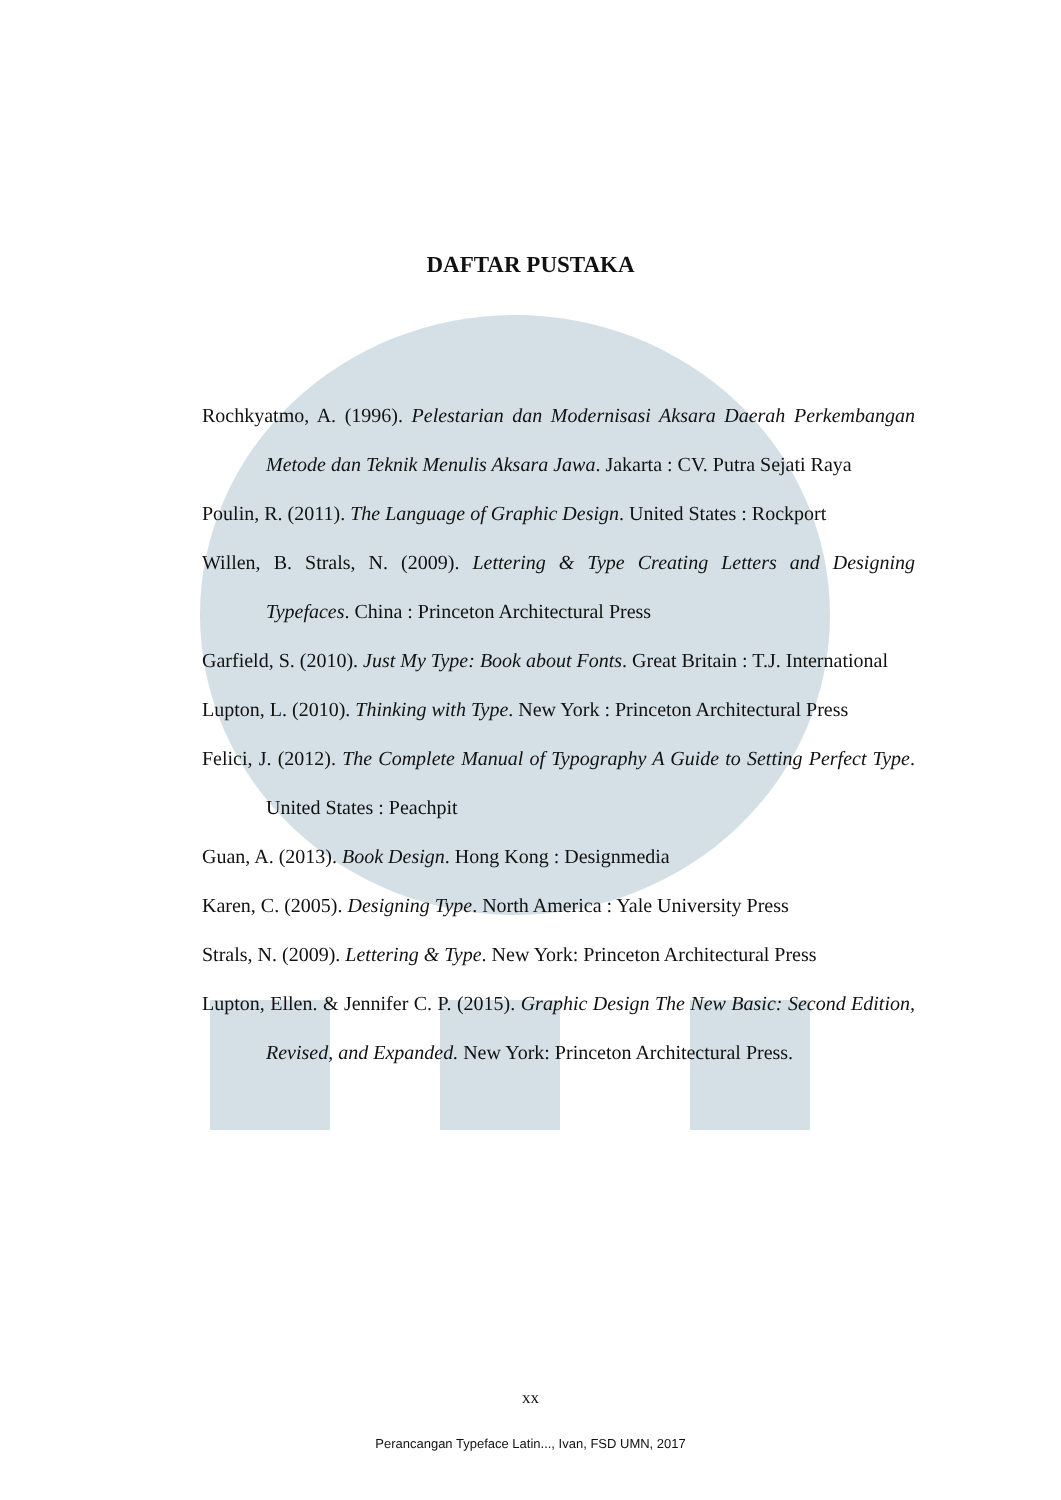DAFTAR PUSTAKA
Rochkyatmo, A. (1996). Pelestarian dan Modernisasi Aksara Daerah Perkembangan Metode dan Teknik Menulis Aksara Jawa. Jakarta : CV. Putra Sejati Raya
Poulin, R. (2011). The Language of Graphic Design. United States : Rockport
Willen, B. Strals, N. (2009). Lettering & Type Creating Letters and Designing Typefaces. China : Princeton Architectural Press
Garfield, S. (2010). Just My Type: Book about Fonts. Great Britain : T.J. International
Lupton, L. (2010). Thinking with Type. New York : Princeton Architectural Press
Felici, J. (2012). The Complete Manual of Typography A Guide to Setting Perfect Type. United States : Peachpit
Guan, A. (2013). Book Design. Hong Kong : Designmedia
Karen, C. (2005). Designing Type. North America : Yale University Press
Strals, N. (2009). Lettering & Type. New York: Princeton Architectural Press
Lupton, Ellen. & Jennifer C. P. (2015). Graphic Design The New Basic: Second Edition, Revised, and Expanded. New York: Princeton Architectural Press.
xx
Perancangan Typeface Latin..., Ivan, FSD UMN, 2017